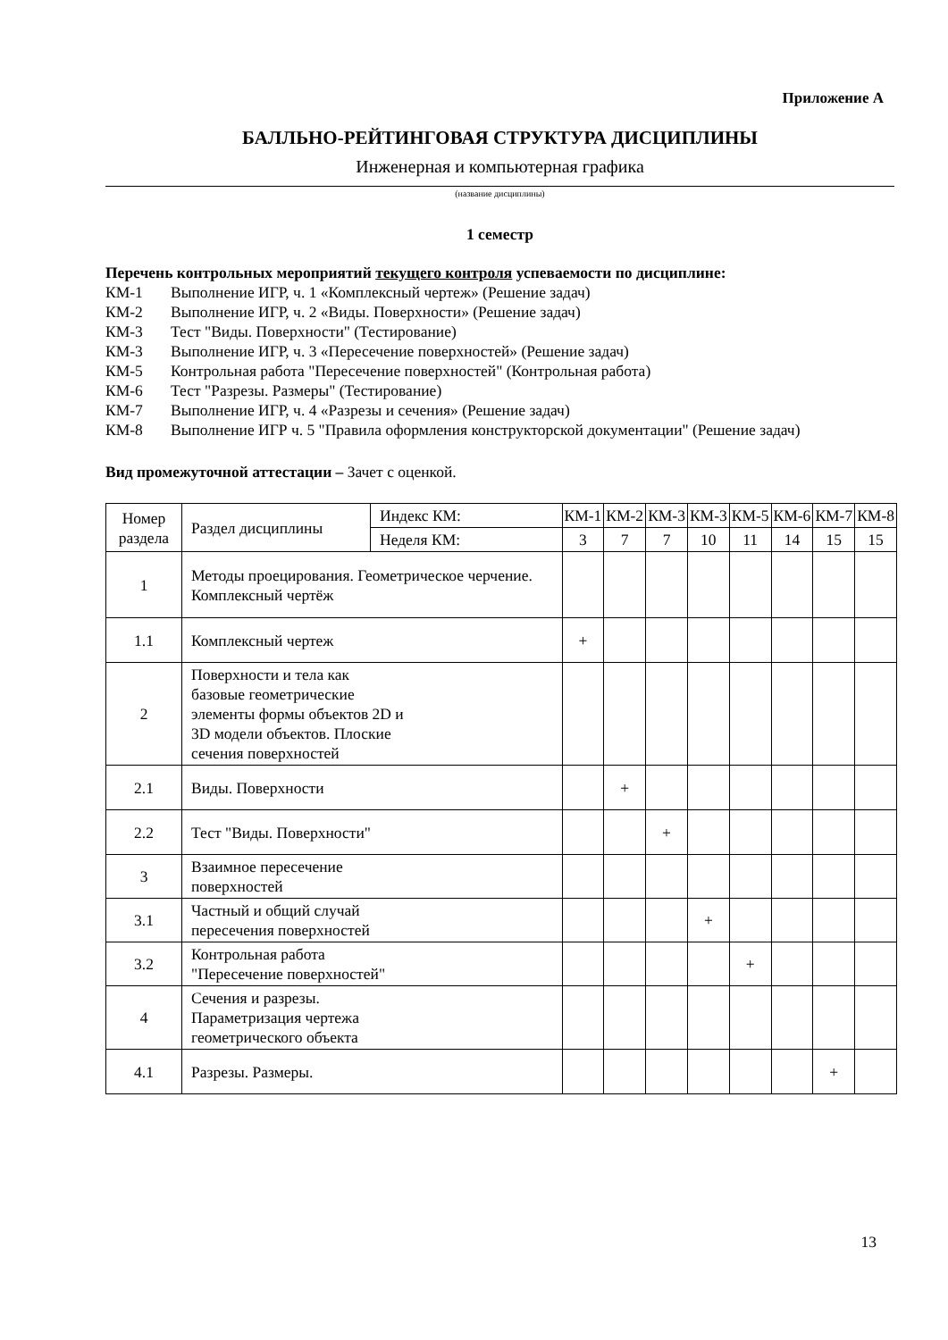Приложение А
БАЛЛЬНО-РЕЙТИНГОВАЯ СТРУКТУРА ДИСЦИПЛИНЫ
Инженерная и компьютерная графика
(название дисциплины)
1 семестр
Перечень контрольных мероприятий текущего контроля успеваемости по дисциплине:
КМ-1 Выполнение ИГР, ч. 1 «Комплексный чертеж» (Решение задач)
КМ-2 Выполнение ИГР, ч. 2 «Виды. Поверхности» (Решение задач)
КМ-3 Тест "Виды. Поверхности" (Тестирование)
КМ-3 Выполнение ИГР, ч. 3 «Пересечение поверхностей» (Решение задач)
КМ-5 Контрольная работа "Пересечение поверхностей" (Контрольная работа)
КМ-6 Тест "Разрезы. Размеры" (Тестирование)
КМ-7 Выполнение ИГР, ч. 4 «Разрезы и сечения» (Решение задач)
КМ-8 Выполнение ИГР ч. 5 "Правила оформления конструкторской документации" (Решение задач)
Вид промежуточной аттестации – Зачет с оценкой.
| Номер раздела | Раздел дисциплины | Индекс КМ: | КМ-1 | КМ-2 | КМ-3 | КМ-3 | КМ-5 | КМ-6 | КМ-7 | КМ-8 |
| | | Неделя КМ: | 3 | 7 | 7 | 10 | 11 | 14 | 15 | 15 |
| 1 | Методы проецирования. Геометрическое черчение. Комплексный чертёж | | | | | | | | | |
| 1.1 | Комплексный чертеж | | + | | | | | | | |
| 2 | Поверхности и тела как базовые геометрические элементы формы объектов 2D и 3D модели объектов. Плоские сечения поверхностей | | | | | | | | | |
| 2.1 | Виды. Поверхности | | | + | | | | | | |
| 2.2 | Тест "Виды. Поверхности" | | | | + | | | | | |
| 3 | Взаимное пересечение поверхностей | | | | | | | | | |
| 3.1 | Частный и общий случай пересечения поверхностей | | | | | + | | | | |
| 3.2 | Контрольная работа "Пересечение поверхностей" | | | | | | + | | | |
| 4 | Сечения и разрезы. Параметризация чертежа геометрического объекта | | | | | | | | | |
| 4.1 | Разрезы. Размеры. | | | | | | | | + | |
13